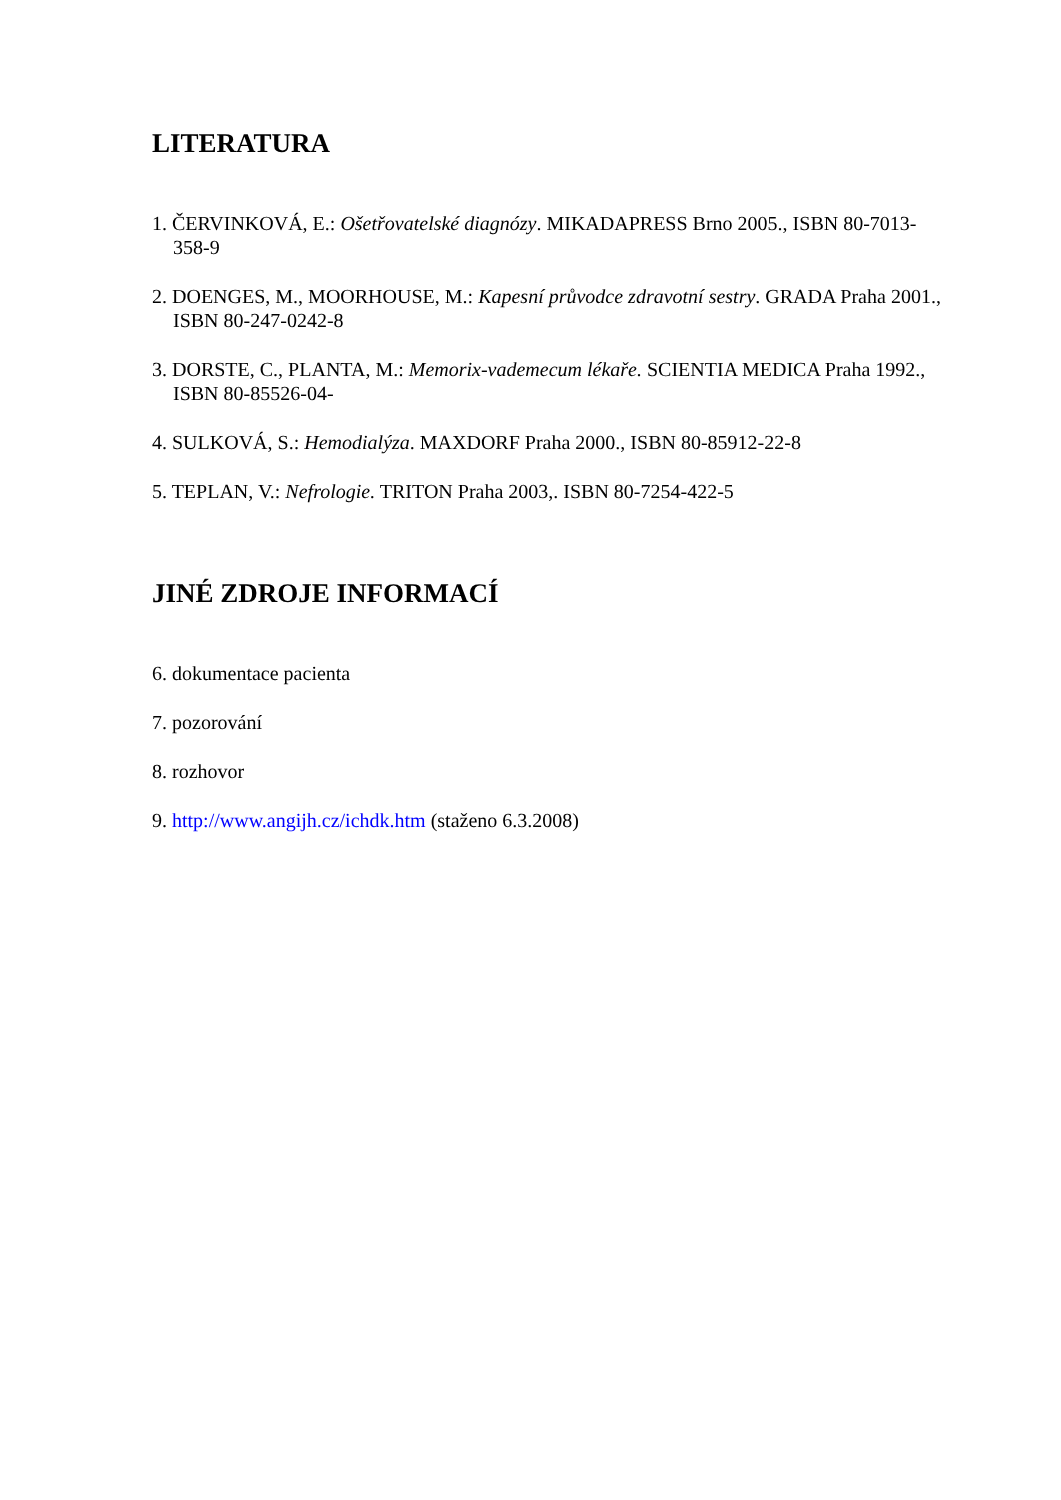LITERATURA
1. ČERVINKOVÁ, E.: Ošetřovatelské diagnózy. MIKADAPRESS Brno 2005., ISBN 80-7013- 358-9
2. DOENGES, M., MOORHOUSE, M.: Kapesní průvodce zdravotní sestry. GRADA Praha 2001., ISBN 80-247-0242-8
3. DORSTE, C., PLANTA, M.: Memorix-vademecum lékaře. SCIENTIA MEDICA Praha 1992., ISBN 80-85526-04-
4. SULKOVÁ, S.: Hemodialýza. MAXDORF Praha 2000., ISBN 80-85912-22-8
5. TEPLAN, V.: Nefrologie. TRITON Praha 2003,. ISBN 80-7254-422-5
JINÉ ZDROJE INFORMACÍ
6. dokumentace pacienta
7. pozorování
8. rozhovor
9. http://www.angijh.cz/ichdk.htm (staženo 6.3.2008)